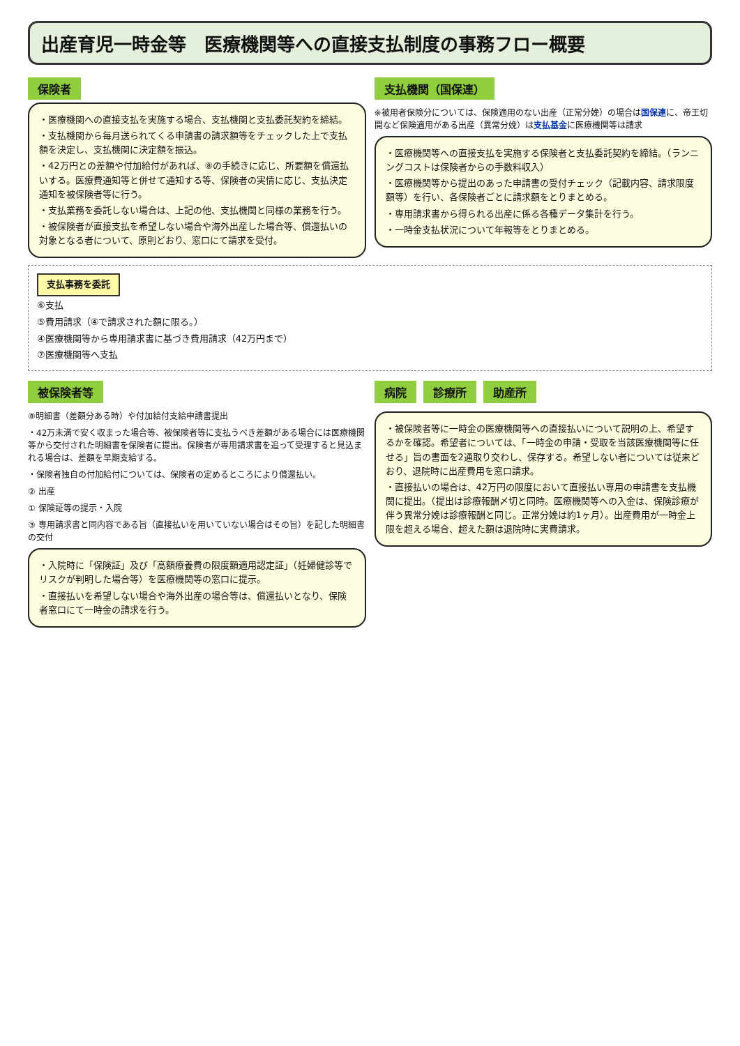出産育児一時金等　医療機関等への直接支払制度の事務フロー概要
保険者
・医療機関への直接支払を実施する場合、支払機関と支払委託契約を締結。
・支払機関から毎月送られてくる申請書の請求額等をチェックした上で支払額を決定し、支払機関に決定額を振込。
・42万円との差額や付加給付があれば、⑧の手続きに応じ、所要額を償還払いする。医療費通知等と併せて通知する等、保険者の実情に応じ、支払決定通知を被保険者等に行う。
・支払業務を委託しない場合は、上記の他、支払機関と同様の業務を行う。
・被保険者が直接支払を希望しない場合や海外出産した場合等、償還払いの対象となる者について、原則どおり、窓口にて請求を受付。
支払機関（国保連）
※被用者保険分については、保険適用のない出産（正常分娩）の場合は国保連に、帝王切開など保険適用がある出産（異常分娩）は支払基金に医療機関等は請求
・医療機関等への直接支払を実施する保険者と支払委託契約を締結。（ランニングコストは保険者からの手数料収入）
・医療機関等から提出のあった申請書の受付チェック（記載内容、請求限度額等）を行い、各保険者ごとに請求額をとりまとめる。
・専用請求書から得られる出産に係る各種データ集計を行う。
・一時金支払状況について年報等をとりまとめる。
支払事務を委託
⑥支払
⑤費用請求（④で請求された額に限る。）
④医療機関等から専用請求書に基づき費用請求（42万円まで）
⑦医療機関等へ支払
被保険者等
⑧明細書（差額分ある時）や付加給付支給申請書提出
・42万未満で安く収まった場合等、被保険者等に支払うべき差額がある場合には医療機関等から交付された明細書を保険者に提出。保険者が専用請求書を追って受理すると見込まれる場合は、差額を早期支給する。
・保険者独自の付加給付については、保険者の定めるところにより償還払い。
② 出産
① 保険証等の提示・入院
③ 専用請求書と同内容である旨（直接払いを用いていない場合はその旨）を記した明細書の交付
・入院時に「保険証」及び「高額療養費の限度額適用認定証」（妊婦健診等でリスクが判明した場合等）を医療機関等の窓口に提示。
・直接払いを希望しない場合や海外出産の場合等は、償還払いとなり、保険者窓口にて一時金の請求を行う。
病院 診療所 助産所
・被保険者等に一時金の医療機関等への直接払いについて説明の上、希望するかを確認。希望者については、「一時金の申請・受取を当該医療機関等に任せる」旨の書面を2通取り交わし、保存する。希望しない者については従来どおり、退院時に出産費用を窓口請求。
・直接払いの場合は、42万円の限度において直接払い専用の申請書を支払機関に提出。（提出は診療報酬〆切と同時。医療機関等への入金は、保険診療が伴う異常分娩は診療報酬と同じ。正常分娩は約1ヶ月）。出産費用が一時金上限を超える場合、超えた額は退院時に実費請求。